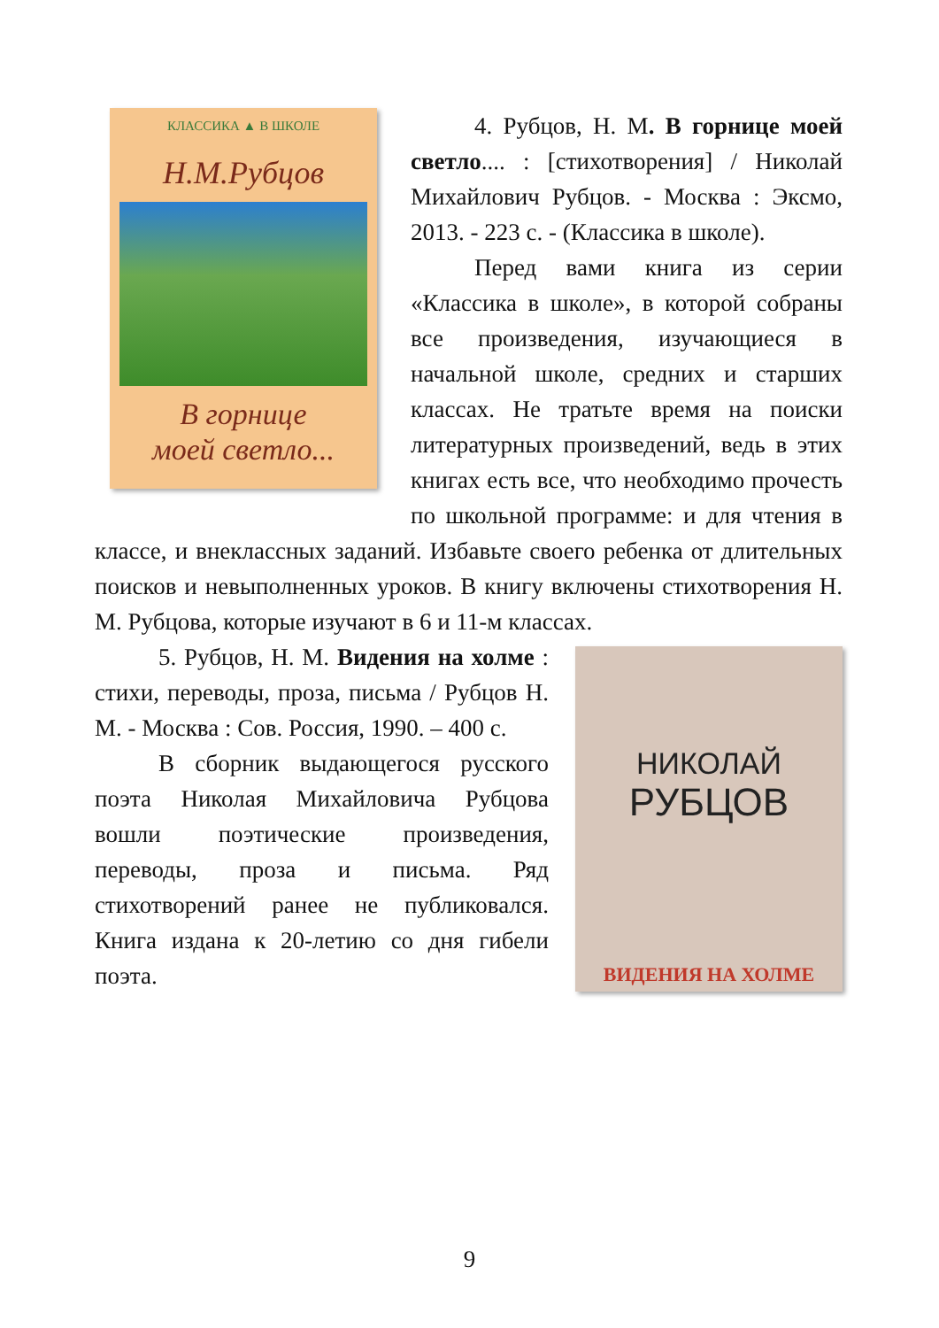КЛАССИКА ▲ В ШКОЛЕ
Н.М.Рубцов
В горнице
моей светло...
4. Рубцов, Н. М. В горнице моей светло.... : [стихотворения] / Николай Михайлович Рубцов. - Москва : Эксмо, 2013. - 223 с. - (Классика в школе).
Перед вами книга из серии «Классика в школе», в которой собраны все произведения, изучающиеся в начальной школе, средних и старших классах. Не тратьте время на поиски литературных произведений, ведь в этих книгах есть все, что необходимо прочесть по школьной программе: и для чтения в классе, и внеклассных заданий. Избавьте своего ребенка от длительных поисков и невыполненных уроков. В книгу включены стихотворения Н. М. Рубцова, которые изучают в 6 и 11-м классах.
НИКОЛАЙ
РУБЦОВ
ВИДЕНИЯ НА ХОЛМЕ
5. Рубцов, Н. М. Видения на холме : стихи, переводы, проза, письма / Рубцов Н. М. - Москва : Сов. Россия, 1990. – 400 с.
В сборник выдающегося русского поэта Николая Михайловича Рубцова вошли поэтические произведения, переводы, проза и письма. Ряд стихотворений ранее не публиковался. Книга издана к 20-летию со дня гибели поэта.
9